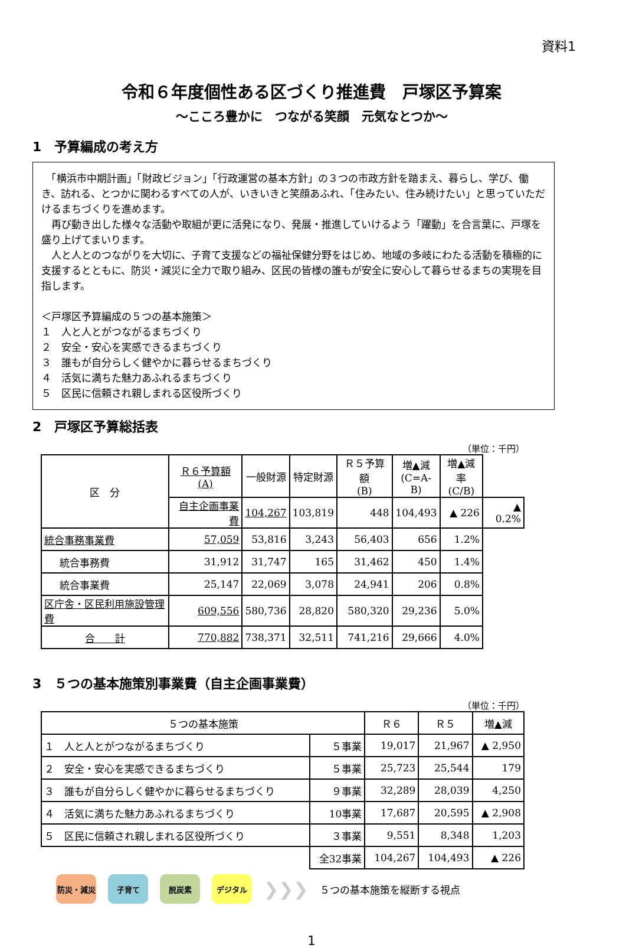資料1
令和６年度個性ある区づくり推進費　戸塚区予算案
～こころ豊かに　つながる笑顔　元気なとつか～
1　予算編成の考え方
　「横浜市中期計画」「財政ビジョン」「行政運営の基本方針」の３つの市政方針を踏まえ、暮らし、学び、働き、訪れる、とつかに関わるすべての人が、いきいきと笑顔あふれ、「住みたい、住み続けたい」と思っていただけるまちづくりを進めます。
　再び動き出した様々な活動や取組が更に活発になり、発展・推進していけるよう「躍動」を合言葉に、戸塚を盛り上げてまいります。
　人と人とのつながりを大切に、子育て支援などの福祉保健分野をはじめ、地域の多岐にわたる活動を積極的に支援するとともに、防災・減災に全力で取り組み、区民の皆様の誰もが安全に安心して暮らせるまちの実現を目指します。
＜戸塚区予算編成の５つの基本施策＞
１　人と人とがつながるまちづくり
２　安全・安心を実感できるまちづくり
３　誰もが自分らしく健やかに暮らせるまちづくり
４　活気に満ちた魅力あふれるまちづくり
５　区民に信頼され親しまれる区役所づくり
2　戸塚区予算総括表
（単位：千円）
| 区 分 | Ｒ６予算額 (A) | 一般財源 | 特定財源 | Ｒ５予算額 (B) | 増▲減 (C=A-B) | 増▲減率 (C/B) | |
| --- | --- | --- | --- | --- | --- | --- | --- |
| | 自主企画事業費 | 104,267 | 103,819 | 448 | 104,493 | ▲ 226 | ▲ 0.2% |
| 統合事務事業費 | 57,059 | 53,816 | 3,243 | 56,403 | 656 | 1.2% | |
| 統合事務費 | 31,912 | 31,747 | 165 | 31,462 | 450 | 1.4% | |
| 統合事業費 | 25,147 | 22,069 | 3,078 | 24,941 | 206 | 0.8% | |
| 区庁舎・区民利用施設管理費 | 609,556 | 580,736 | 28,820 | 580,320 | 29,236 | 5.0% | |
| 合 計 | 770,882 | 738,371 | 32,511 | 741,216 | 29,666 | 4.0% | |
3　５つの基本施策別事業費（自主企画事業費）
（単位：千円）
| ５つの基本施策 | | Ｒ６ | Ｒ５ | 増▲減 |
| --- | --- | --- | --- | --- |
| １ 人と人とがつながるまちづくり | ５事業 | 19,017 | 21,967 | ▲ 2,950 |
| ２ 安全・安心を実感できるまちづくり | ５事業 | 25,723 | 25,544 | 179 |
| ３ 誰もが自分らしく健やかに暮らせるまちづくり | ９事業 | 32,289 | 28,039 | 4,250 |
| ４ 活気に満ちた魅力あふれるまちづくり | 10事業 | 17,687 | 20,595 | ▲ 2,908 |
| ５ 区民に信頼され親しまれる区役所づくり | ３事業 | 9,551 | 8,348 | 1,203 |
| | 全32事業 | 104,267 | 104,493 | ▲ 226 |
防災・減災 子育て 脱炭素 デジタル
❯❯❯
５つの基本施策を縦断する視点
1